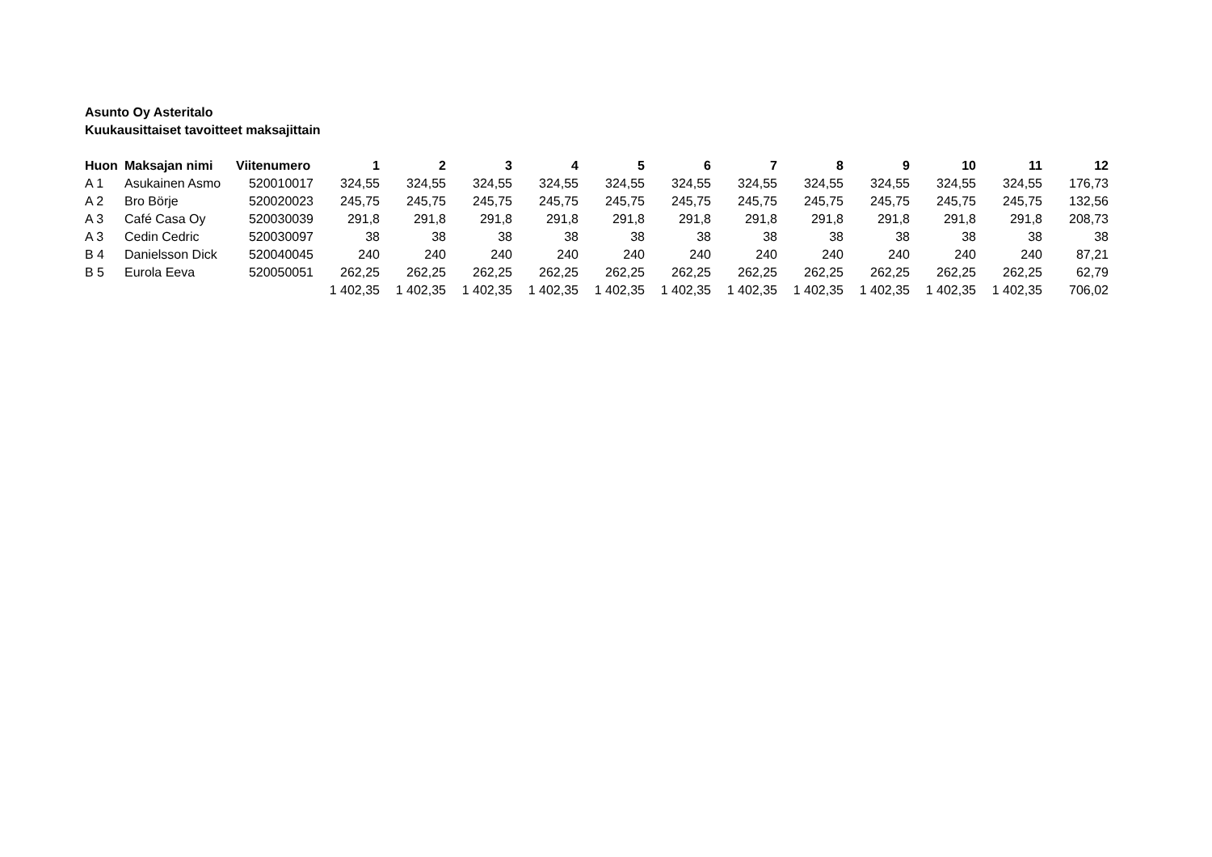Asunto Oy Asteritalo
Kuukausittaiset tavoitteet maksajittain
| Huon | Maksajan nimi | Viitenumero | 1 | 2 | 3 | 4 | 5 | 6 | 7 | 8 | 9 | 10 | 11 | 12 |
| --- | --- | --- | --- | --- | --- | --- | --- | --- | --- | --- | --- | --- | --- | --- |
| A 1 | Asukainen Asmo | 520010017 | 324,55 | 324,55 | 324,55 | 324,55 | 324,55 | 324,55 | 324,55 | 324,55 | 324,55 | 324,55 | 324,55 | 176,73 |
| A 2 | Bro Börje | 520020023 | 245,75 | 245,75 | 245,75 | 245,75 | 245,75 | 245,75 | 245,75 | 245,75 | 245,75 | 245,75 | 245,75 | 132,56 |
| A 3 | Café Casa Oy | 520030039 | 291,8 | 291,8 | 291,8 | 291,8 | 291,8 | 291,8 | 291,8 | 291,8 | 291,8 | 291,8 | 291,8 | 208,73 |
| A 3 | Cedin Cedric | 520030097 | 38 | 38 | 38 | 38 | 38 | 38 | 38 | 38 | 38 | 38 | 38 | 38 |
| B 4 | Danielsson Dick | 520040045 | 240 | 240 | 240 | 240 | 240 | 240 | 240 | 240 | 240 | 240 | 240 | 87,21 |
| B 5 | Eurola Eeva | 520050051 | 262,25 | 262,25 | 262,25 | 262,25 | 262,25 | 262,25 | 262,25 | 262,25 | 262,25 | 262,25 | 262,25 | 62,79 |
| | | | 1 402,35 | 1 402,35 | 1 402,35 | 1 402,35 | 1 402,35 | 1 402,35 | 1 402,35 | 1 402,35 | 1 402,35 | 1 402,35 | 1 402,35 | 706,02 |